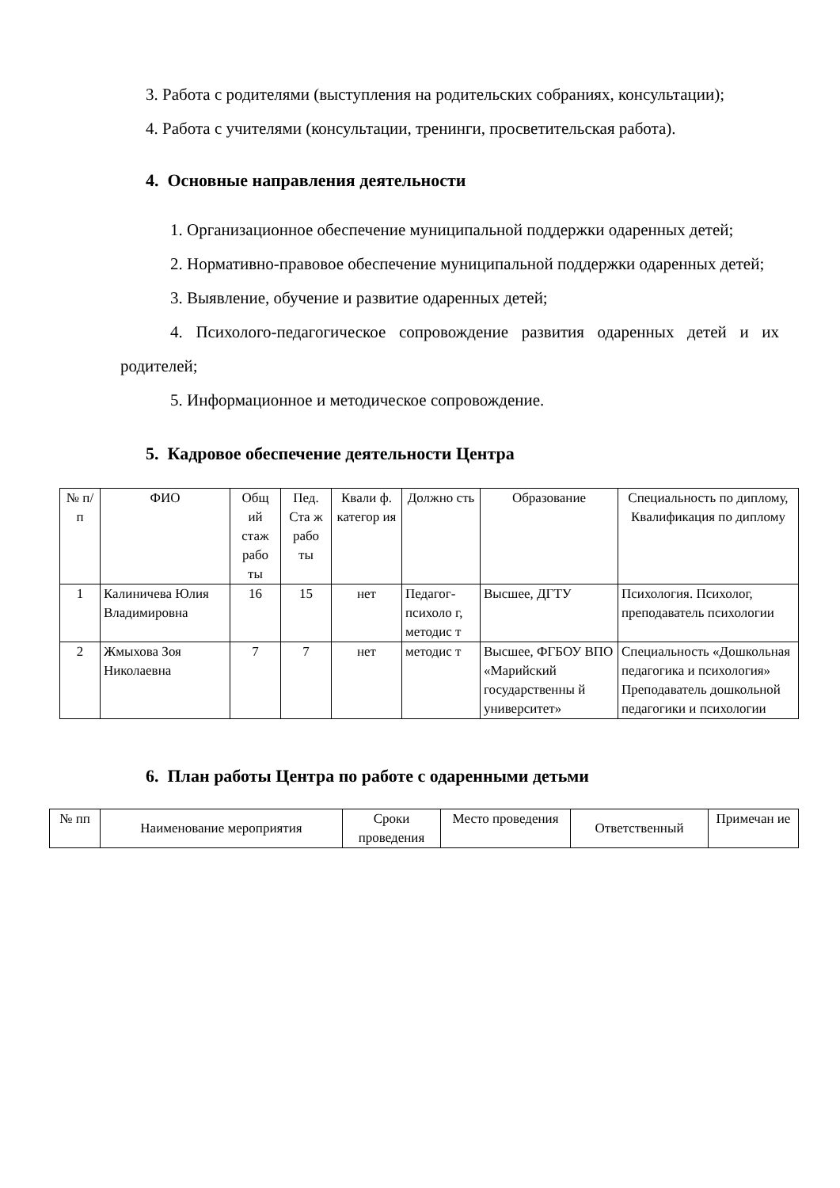3. Работа с родителями (выступления на родительских собраниях, консультации);
4. Работа с учителями (консультации, тренинги, просветительская работа).
4. Основные направления деятельности
1. Организационное обеспечение муниципальной поддержки одаренных детей;
2. Нормативно-правовое обеспечение муниципальной поддержки одаренных детей;
3. Выявление, обучение и развитие одаренных детей;
4. Психолого-педагогическое сопровождение развития одаренных детей и их родителей;
5. Информационное и методическое сопровождение.
5. Кадровое обеспечение деятельности Центра
| № п/п | ФИО | Общ ий стаж рабо ты | Пед. Ста ж рабо ты | Квали ф. категор ия | Должно сть | Образование | Специальность по диплому, Квалификация по диплому |
| --- | --- | --- | --- | --- | --- | --- | --- |
| 1 | Калиничева Юлия Владимировна | 16 | 15 | нет | Педагог-психоло г, методис т | Высшее, ДГТУ | Психология. Психолог, преподаватель психологии |
| 2 | Жмыхова Зоя Николаевна | 7 | 7 | нет | методис т | Высшее, ФГБОУ ВПО «Марийский государственны й университет» | Специальность «Дошкольная педагогика и психология» Преподаватель дошкольной педагогики и психологии |
6. План работы Центра по работе с одаренными детьми
| № пп | Наименование мероприятия | Сроки проведения | Место проведения | Ответственный | Примечан ие |
| --- | --- | --- | --- | --- | --- |